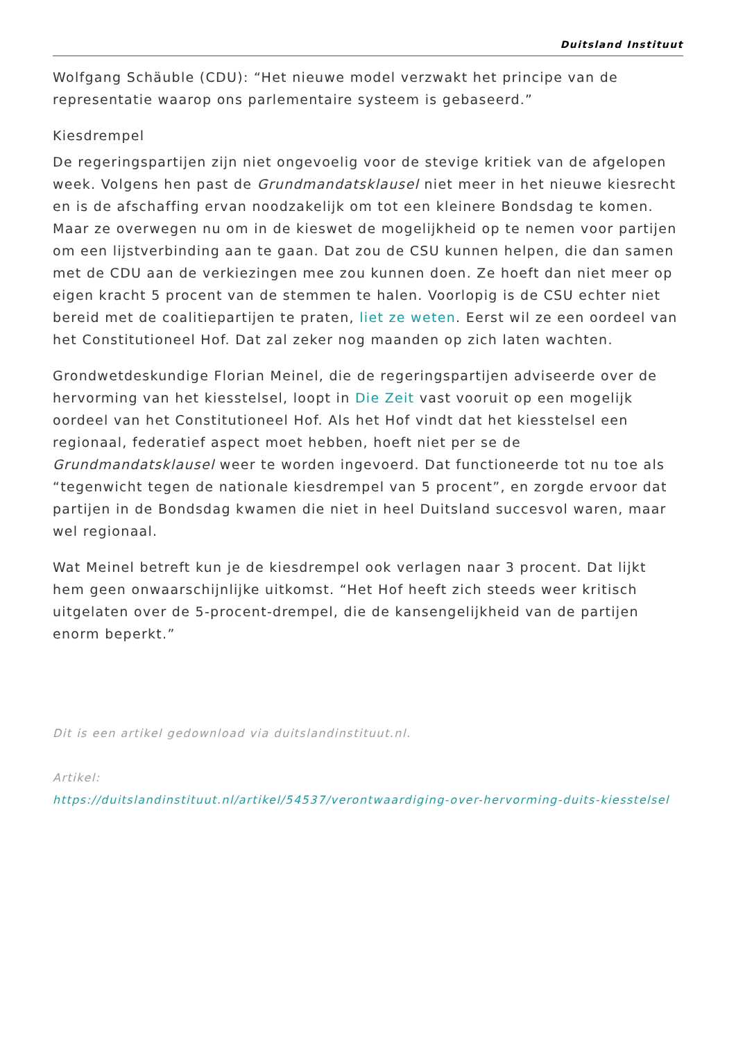Duitsland Instituut
Wolfgang Schäuble (CDU): “Het nieuwe model verzwakt het principe van de representatie waarop ons parlementaire systeem is gebaseerd.”
Kiesdrempel
De regeringspartijen zijn niet ongevoelig voor de stevige kritiek van de afgelopen week. Volgens hen past de Grundmandatsklausel niet meer in het nieuwe kiesrecht en is de afschaffing ervan noodzakelijk om tot een kleinere Bondsdag te komen. Maar ze overwegen nu om in de kieswet de mogelijkheid op te nemen voor partijen om een lijstverbinding aan te gaan. Dat zou de CSU kunnen helpen, die dan samen met de CDU aan de verkiezingen mee zou kunnen doen. Ze hoeft dan niet meer op eigen kracht 5 procent van de stemmen te halen. Voorlopig is de CSU echter niet bereid met de coalitiepartijen te praten, liet ze weten. Eerst wil ze een oordeel van het Constitutioneel Hof. Dat zal zeker nog maanden op zich laten wachten.
Grondwetdeskundige Florian Meinel, die de regeringspartijen adviseerde over de hervorming van het kiesstelsel, loopt in Die Zeit vast vooruit op een mogelijk oordeel van het Constitutioneel Hof. Als het Hof vindt dat het kiesstelsel een regionaal, federatief aspect moet hebben, hoeft niet per se de Grundmandatsklausel weer te worden ingevoerd. Dat functioneerde tot nu toe als “tegenwicht tegen de nationale kiesdrempel van 5 procent”, en zorgde ervoor dat partijen in de Bondsdag kwamen die niet in heel Duitsland succesvol waren, maar wel regionaal.
Wat Meinel betreft kun je de kiesdrempel ook verlagen naar 3 procent. Dat lijkt hem geen onwaarschijnlijke uitkomst. “Het Hof heeft zich steeds weer kritisch uitgelaten over de 5-procent-drempel, die de kansengelijkheid van de partijen enorm beperkt.”
Dit is een artikel gedownload via duitslandinstituut.nl.
Artikel:
https://duitslandinstituut.nl/artikel/54537/verontwaardiging-over-hervorming-duits-kiesstelsel